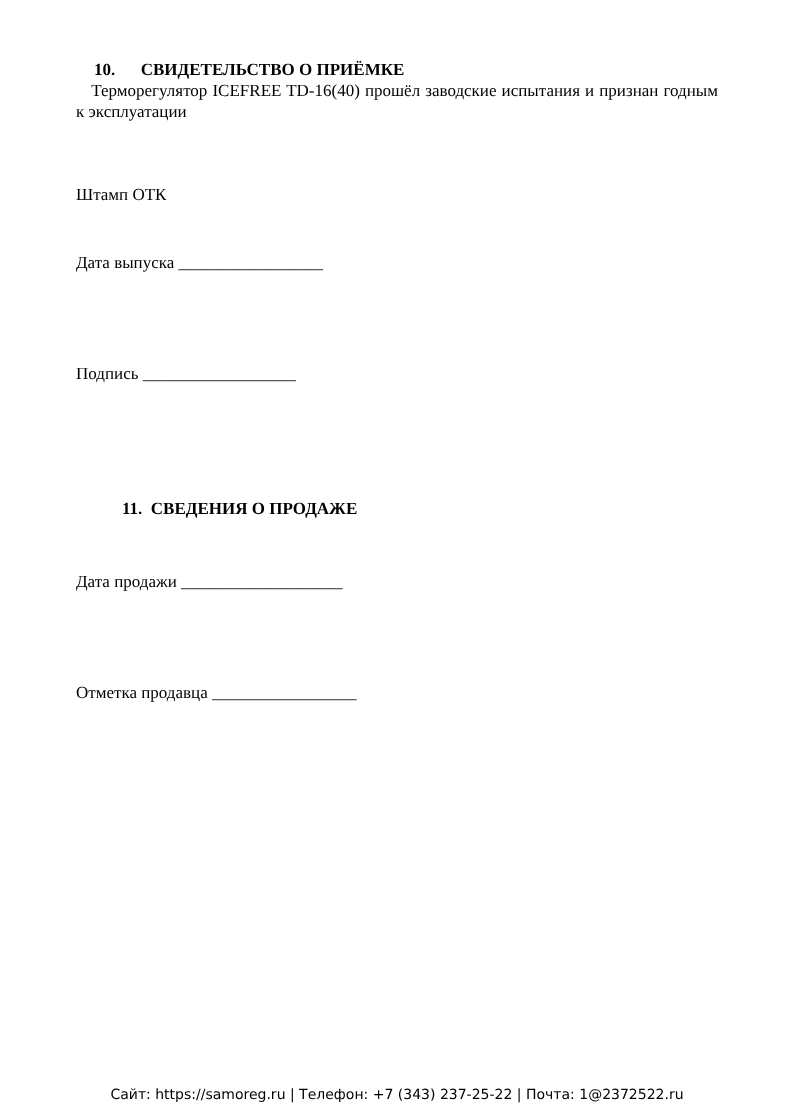10. СВИДЕТЕЛЬСТВО О ПРИЁМКЕ
Терморегулятор ICEFREE TD-16(40) прошёл заводские испытания и признан годным к эксплуатации
Штамп ОТК
Дата выпуска _________________
Подпись __________________
11. СВЕДЕНИЯ О ПРОДАЖЕ
Дата продажи ___________________
Отметка продавца _________________
Сайт: https://samoreg.ru | Телефон: +7 (343) 237-25-22 | Почта: 1@2372522.ru